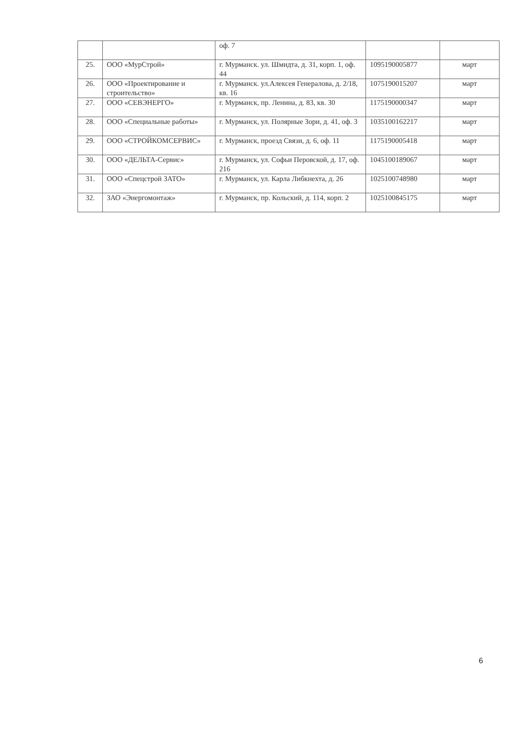| | | оф. 7 | | |
| 25. | ООО «МурСтрой» | г. Мурманск. ул. Шмидта, д. 31, корп. 1, оф. 44 | 1095190005877 | март |
| 26. | ООО «Проектирование и строительство» | г. Мурманск. ул.Алексея Генералова, д. 2/18, кв. 16 | 1075190015207 | март |
| 27. | ООО «СЕВЭНЕРГО» | г. Мурманск, пр. Ленина, д. 83, кв. 30 | 1175190000347 | март |
| 28. | ООО «Специальные работы» | г. Мурманск, ул. Полярные Зори, д. 41, оф. 3 | 1035100162217 | март |
| 29. | ООО «СТРОЙКОМСЕРВИС» | г. Мурманск, проезд Связи, д. 6, оф. 11 | 1175190005418 | март |
| 30. | ООО «ДЕЛЬТА-Сервис» | г. Мурманск, ул. Софьи Перовской, д. 17, оф. 216 | 1045100189067 | март |
| 31. | ООО «Спецстрой ЗАТО» | г. Мурманск, ул. Карла Либкнехта, д. 26 | 1025100748980 | март |
| 32. | ЗАО «Энергомонтаж» | г. Мурманск, пр. Кольский, д. 114, корп. 2 | 1025100845175 | март |
6